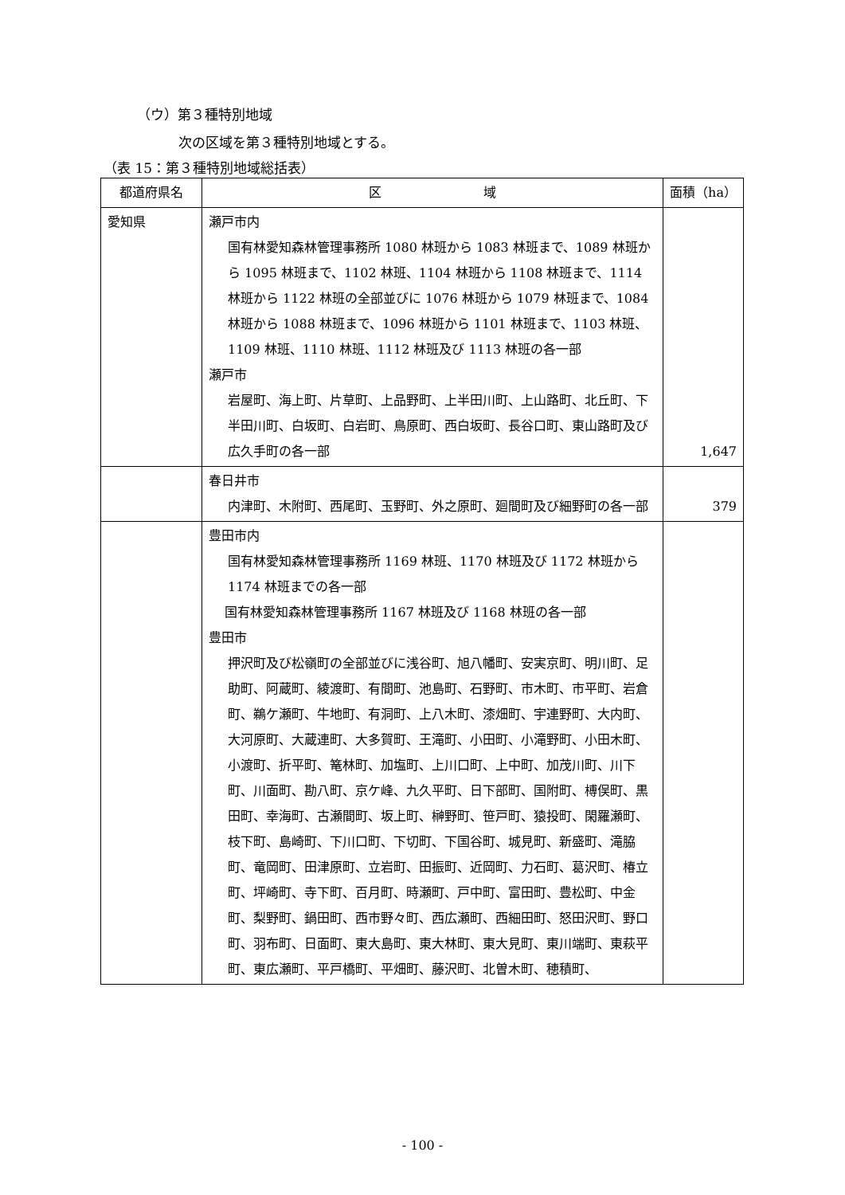（ウ）第３種特別地域
次の区域を第３種特別地域とする。
（表 15：第３種特別地域総括表）
| 都道府県名 | 区 域 | 面積（ha） |
| --- | --- | --- |
| 愛知県 | 瀬戸市内 国有林愛知森林管理事務所 1080 林班から 1083 林班まで、1089 林班から 1095 林班まで、1102 林班、1104 林班から 1108 林班まで、1114 林班から 1122 林班の全部並びに 1076 林班から 1079 林班まで、1084 林班から 1088 林班まで、1096 林班から 1101 林班まで、1103 林班、1109 林班、1110 林班、1112 林班及び 1113 林班の各一部 瀬戸市 岩屋町、海上町、片草町、上品野町、上半田川町、上山路町、北丘町、下半田川町、白坂町、白岩町、鳥原町、西白坂町、長谷口町、東山路町及び広久手町の各一部 | 1,647 |
| | 春日井市 内津町、木附町、西尾町、玉野町、外之原町、廻間町及び細野町の各一部 | 379 |
| | 豊田市内 国有林愛知森林管理事務所 1169 林班、1170 林班及び 1172 林班から 1174 林班までの各一部 国有林愛知森林管理事務所 1167 林班及び 1168 林班の各一部 豊田市 押沢町及び松嶺町の全部並びに浅谷町、旭八幡町、安実京町、明川町、足助町、阿蔵町、綾渡町、有間町、池島町、石野町、市木町、市平町、岩倉町、鵜ケ瀬町、牛地町、有洞町、上八木町、漆畑町、宇連野町、大内町、大河原町、大蔵連町、大多賀町、王滝町、小田町、小滝野町、小田木町、小渡町、折平町、篭林町、加塩町、上川口町、上中町、加茂川町、川下町、川面町、勘八町、京ケ峰、九久平町、日下部町、国附町、榑俣町、黒田町、幸海町、古瀬間町、坂上町、榊野町、笹戸町、猿投町、閑羅瀬町、枝下町、島崎町、下川口町、下切町、下国谷町、城見町、新盛町、滝脇町、竜岡町、田津原町、立岩町、田振町、近岡町、力石町、葛沢町、椿立町、坪崎町、寺下町、百月町、時瀬町、戸中町、富田町、豊松町、中金町、梨野町、鍋田町、西市野々町、西広瀬町、西細田町、怒田沢町、野口町、羽布町、日面町、東大島町、東大林町、東大見町、東川端町、東萩平町、東広瀬町、平戸橋町、平畑町、藤沢町、北曽木町、穂積町、 | |
- 100 -